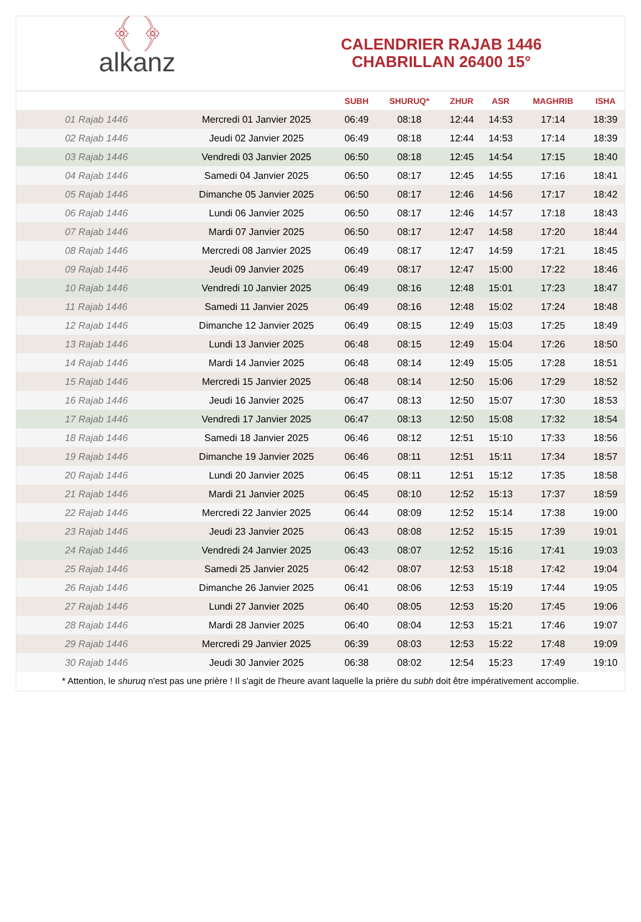﴾ ﴿
alkanz
CALENDRIER RAJAB 1446
CHABRILLAN 26400 15°
| | | SUBH | SHURUQ* | ZHUR | ASR | MAGHRIB | ISHA |
| --- | --- | --- | --- | --- | --- | --- | --- |
| 01 Rajab 1446 | Mercredi 01 Janvier 2025 | 06:49 | 08:18 | 12:44 | 14:53 | 17:14 | 18:39 |
| 02 Rajab 1446 | Jeudi 02 Janvier 2025 | 06:49 | 08:18 | 12:44 | 14:53 | 17:14 | 18:39 |
| 03 Rajab 1446 | Vendredi 03 Janvier 2025 | 06:50 | 08:18 | 12:45 | 14:54 | 17:15 | 18:40 |
| 04 Rajab 1446 | Samedi 04 Janvier 2025 | 06:50 | 08:17 | 12:45 | 14:55 | 17:16 | 18:41 |
| 05 Rajab 1446 | Dimanche 05 Janvier 2025 | 06:50 | 08:17 | 12:46 | 14:56 | 17:17 | 18:42 |
| 06 Rajab 1446 | Lundi 06 Janvier 2025 | 06:50 | 08:17 | 12:46 | 14:57 | 17:18 | 18:43 |
| 07 Rajab 1446 | Mardi 07 Janvier 2025 | 06:50 | 08:17 | 12:47 | 14:58 | 17:20 | 18:44 |
| 08 Rajab 1446 | Mercredi 08 Janvier 2025 | 06:49 | 08:17 | 12:47 | 14:59 | 17:21 | 18:45 |
| 09 Rajab 1446 | Jeudi 09 Janvier 2025 | 06:49 | 08:17 | 12:47 | 15:00 | 17:22 | 18:46 |
| 10 Rajab 1446 | Vendredi 10 Janvier 2025 | 06:49 | 08:16 | 12:48 | 15:01 | 17:23 | 18:47 |
| 11 Rajab 1446 | Samedi 11 Janvier 2025 | 06:49 | 08:16 | 12:48 | 15:02 | 17:24 | 18:48 |
| 12 Rajab 1446 | Dimanche 12 Janvier 2025 | 06:49 | 08:15 | 12:49 | 15:03 | 17:25 | 18:49 |
| 13 Rajab 1446 | Lundi 13 Janvier 2025 | 06:48 | 08:15 | 12:49 | 15:04 | 17:26 | 18:50 |
| 14 Rajab 1446 | Mardi 14 Janvier 2025 | 06:48 | 08:14 | 12:49 | 15:05 | 17:28 | 18:51 |
| 15 Rajab 1446 | Mercredi 15 Janvier 2025 | 06:48 | 08:14 | 12:50 | 15:06 | 17:29 | 18:52 |
| 16 Rajab 1446 | Jeudi 16 Janvier 2025 | 06:47 | 08:13 | 12:50 | 15:07 | 17:30 | 18:53 |
| 17 Rajab 1446 | Vendredi 17 Janvier 2025 | 06:47 | 08:13 | 12:50 | 15:08 | 17:32 | 18:54 |
| 18 Rajab 1446 | Samedi 18 Janvier 2025 | 06:46 | 08:12 | 12:51 | 15:10 | 17:33 | 18:56 |
| 19 Rajab 1446 | Dimanche 19 Janvier 2025 | 06:46 | 08:11 | 12:51 | 15:11 | 17:34 | 18:57 |
| 20 Rajab 1446 | Lundi 20 Janvier 2025 | 06:45 | 08:11 | 12:51 | 15:12 | 17:35 | 18:58 |
| 21 Rajab 1446 | Mardi 21 Janvier 2025 | 06:45 | 08:10 | 12:52 | 15:13 | 17:37 | 18:59 |
| 22 Rajab 1446 | Mercredi 22 Janvier 2025 | 06:44 | 08:09 | 12:52 | 15:14 | 17:38 | 19:00 |
| 23 Rajab 1446 | Jeudi 23 Janvier 2025 | 06:43 | 08:08 | 12:52 | 15:15 | 17:39 | 19:01 |
| 24 Rajab 1446 | Vendredi 24 Janvier 2025 | 06:43 | 08:07 | 12:52 | 15:16 | 17:41 | 19:03 |
| 25 Rajab 1446 | Samedi 25 Janvier 2025 | 06:42 | 08:07 | 12:53 | 15:18 | 17:42 | 19:04 |
| 26 Rajab 1446 | Dimanche 26 Janvier 2025 | 06:41 | 08:06 | 12:53 | 15:19 | 17:44 | 19:05 |
| 27 Rajab 1446 | Lundi 27 Janvier 2025 | 06:40 | 08:05 | 12:53 | 15:20 | 17:45 | 19:06 |
| 28 Rajab 1446 | Mardi 28 Janvier 2025 | 06:40 | 08:04 | 12:53 | 15:21 | 17:46 | 19:07 |
| 29 Rajab 1446 | Mercredi 29 Janvier 2025 | 06:39 | 08:03 | 12:53 | 15:22 | 17:48 | 19:09 |
| 30 Rajab 1446 | Jeudi 30 Janvier 2025 | 06:38 | 08:02 | 12:54 | 15:23 | 17:49 | 19:10 |
* Attention, le shuruq n'est pas une prière ! Il s'agit de l'heure avant laquelle la prière du subh doit être impérativement accomplie.